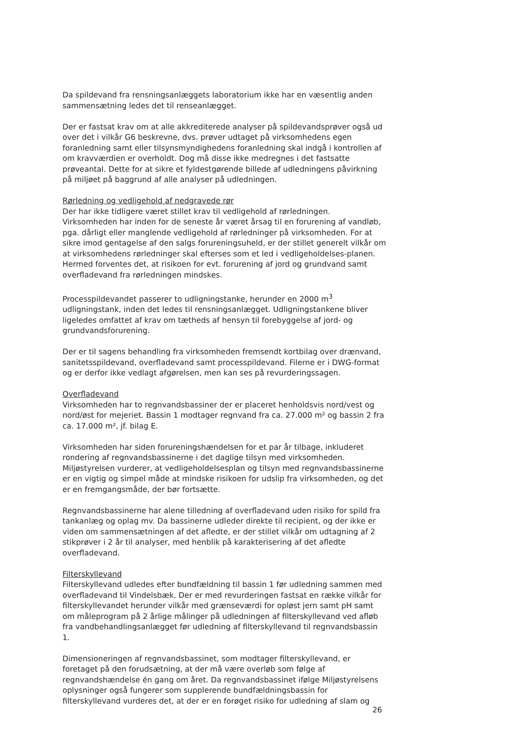Da spildevand fra rensningsanlæggets laboratorium ikke har en væsentlig anden sammensætning ledes det til renseanlægget.
Der er fastsat krav om at alle akkrediterede analyser på spildevandsprøver også ud over det i vilkår G6 beskrevne, dvs. prøver udtaget på virksomhedens egen foranledning samt eller tilsynsmyndighedens foranledning skal indgå i kontrollen af om kravværdien er overholdt. Dog må disse ikke medregnes i det fastsatte prøveantal. Dette for at sikre et fyldestgørende billede af udledningens påvirkning på miljøet på baggrund af alle analyser på udledningen.
Rørledning og vedligehold af nedgravede rør
Der har ikke tidligere været stillet krav til vedligehold af rørledningen. Virksomheden har inden for de seneste år været årsag til en forurening af vandløb, pga. dårligt eller manglende vedligehold af rørledninger på virksomheden. For at sikre imod gentagelse af den salgs forureningsuheld, er der stillet generelt vilkår om at virksomhedens rørledninger skal efterses som et led i vedligeholdelses-planen. Hermed forventes det, at risikoen for evt. forurening af jord og grundvand samt overfladevand fra rørledningen mindskes.
Processpildevandet passerer to udligningstanke, herunder en 2000 m<sup>3</sup> udligningstank, inden det ledes til rensningsanlægget. Udligningstankene bliver ligeledes omfattet af krav om tætheds af hensyn til forebyggelse af jord- og grundvandsforurening.
Der er til sagens behandling fra virksomheden fremsendt kortbilag over drænvand, sanitetsspildevand, overfladevand samt processpildevand. Filerne er i DWG-format og er derfor ikke vedlagt afgørelsen, men kan ses på revurderingssagen.
Overfladevand
Virksomheden har to regnvandsbassiner der er placeret henholdsvis nord/vest og nord/øst for mejeriet. Bassin 1 modtager regnvand fra ca. 27.000 m² og bassin 2 fra ca. 17.000 m², jf. bilag E.
Virksomheden har siden forureningshændelsen for et par år tilbage, inkluderet rondering af regnvandsbassinerne i det daglige tilsyn med virksomheden. Miljøstyrelsen vurderer, at vedligeholdelsesplan og tilsyn med regnvandsbassinerne er en vigtig og simpel måde at mindske risikoen for udslip fra virksomheden, og det er en fremgangsmåde, der bør fortsætte.
Regnvandsbassinerne har alene tilledning af overfladevand uden risiko for spild fra tankanlæg og oplag mv. Da bassinerne udleder direkte til recipient, og der ikke er viden om sammensætningen af det afledte, er der stillet vilkår om udtagning af 2 stikprøver i 2 år til analyser, med henblik på karakterisering af det afledte overfladevand.
Filterskyllevand
Filterskyllevand udledes efter bundfældning til bassin 1 før udledning sammen med overfladevand til Vindelsbæk. Der er med revurderingen fastsat en række vilkår for filterskyllevandet herunder vilkår med grænseværdi for opløst jern samt pH samt om måleprogram på 2 årlige målinger på udledningen af filterskyllevand ved afløb fra vandbehandlingsanlægget før udledning af filterskyllevand til regnvandsbassin 1.
Dimensioneringen af regnvandsbassinet, som modtager filterskyllevand, er foretaget på den forudsætning, at der må være overløb som følge af regnvandshændelse én gang om året. Da regnvandsbassinet ifølge Miljøstyrelsens oplysninger også fungerer som supplerende bundfældningsbassin for filterskyllevand vurderes det, at der er en forøget risiko for udledning af slam og
26